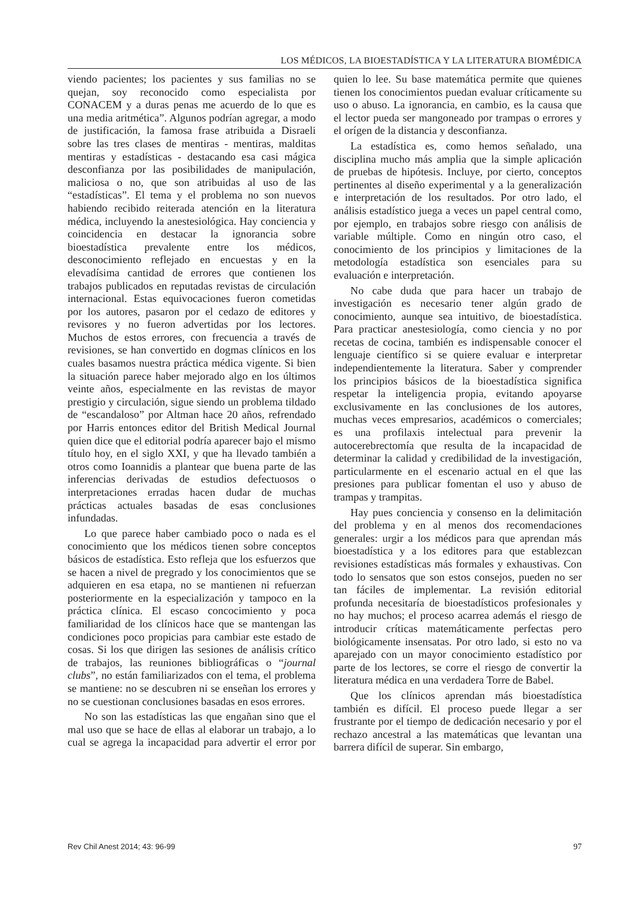LOS MÉDICOS, LA BIOESTADÍSTICA Y LA LITERATURA BIOMÉDICA
viendo pacientes; los pacientes y sus familias no se quejan, soy reconocido como especialista por CONACEM y a duras penas me acuerdo de lo que es una media aritmética”. Algunos podrían agregar, a modo de justificación, la famosa frase atribuida a Disraeli sobre las tres clases de mentiras - mentiras, malditas mentiras y estadísticas - destacando esa casi mágica desconfianza por las posibilidades de manipulación, maliciosa o no, que son atribuidas al uso de las “estadísticas”. El tema y el problema no son nuevos habiendo recibido reiterada atención en la literatura médica, incluyendo la anestesiológica. Hay conciencia y coincidencia en destacar la ignorancia sobre bioestadística prevalente entre los médicos, desconocimiento reflejado en encuestas y en la elevadísima cantidad de errores que contienen los trabajos publicados en reputadas revistas de circulación internacional. Estas equivocaciones fueron cometidas por los autores, pasaron por el cedazo de editores y revisores y no fueron advertidas por los lectores. Muchos de estos errores, con frecuencia a través de revisiones, se han convertido en dogmas clínicos en los cuales basamos nuestra práctica médica vigente. Si bien la situación parece haber mejorado algo en los últimos veinte años, especialmente en las revistas de mayor prestigio y circulación, sigue siendo un problema tildado de “escandaloso” por Altman hace 20 años, refrendado por Harris entonces editor del British Medical Journal quien dice que el editorial podría aparecer bajo el mismo título hoy, en el siglo XXI, y que ha llevado también a otros como Ioannidis a plantear que buena parte de las inferencias derivadas de estudios defectuosos o interpretaciones erradas hacen dudar de muchas prácticas actuales basadas de esas conclusiones infundadas.
Lo que parece haber cambiado poco o nada es el conocimiento que los médicos tienen sobre conceptos básicos de estadística. Esto refleja que los esfuerzos que se hacen a nivel de pregrado y los conocimientos que se adquieren en esa etapa, no se mantienen ni refuerzan posteriormente en la especialización y tampoco en la práctica clínica. El escaso concocimiento y poca familiaridad de los clínicos hace que se mantengan las condiciones poco propicias para cambiar este estado de cosas. Si los que dirigen las sesiones de análisis crítico de trabajos, las reuniones bibliográficas o “journal clubs”, no están familiarizados con el tema, el problema se mantiene: no se descubren ni se enseñan los errores y no se cuestionan conclusiones basadas en esos errores.
No son las estadísticas las que engañan sino que el mal uso que se hace de ellas al elaborar un trabajo, a lo cual se agrega la incapacidad para advertir el error por quien lo lee. Su base matemática permite que quienes tienen los conocimientos puedan evaluar críticamente su uso o abuso. La ignorancia, en cambio, es la causa que el lector pueda ser mangoneado por trampas o errores y el orígen de la distancia y desconfianza.
La estadística es, como hemos señalado, una disciplina mucho más amplia que la simple aplicación de pruebas de hipótesis. Incluye, por cierto, conceptos pertinentes al diseño experimental y a la generalización e interpretación de los resultados. Por otro lado, el análisis estadístico juega a veces un papel central como, por ejemplo, en trabajos sobre riesgo con análisis de variable múltiple. Como en ningún otro caso, el conocimiento de los principios y limitaciones de la metodología estadística son esenciales para su evaluación e interpretación.
No cabe duda que para hacer un trabajo de investigación es necesario tener algún grado de conocimiento, aunque sea intuitivo, de bioestadística. Para practicar anestesiología, como ciencia y no por recetas de cocina, también es indispensable conocer el lenguaje científico si se quiere evaluar e interpretar independientemente la literatura. Saber y comprender los principios básicos de la bioestadística significa respetar la inteligencia propia, evitando apoyarse exclusivamente en las conclusiones de los autores, muchas veces empresarios, académicos o comerciales; es una profilaxis intelectual para prevenir la autocerebrectomía que resulta de la incapacidad de determinar la calidad y credibilidad de la investigación, particularmente en el escenario actual en el que las presiones para publicar fomentan el uso y abuso de trampas y trampitas.
Hay pues conciencia y consenso en la delimitación del problema y en al menos dos recomendaciones generales: urgir a los médicos para que aprendan más bioestadística y a los editores para que establezcan revisiones estadísticas más formales y exhaustivas. Con todo lo sensatos que son estos consejos, pueden no ser tan fáciles de implementar. La revisión editorial profunda necesitaría de bioestadísticos profesionales y no hay muchos; el proceso acarrea además el riesgo de introducir críticas matemáticamente perfectas pero biológicamente insensatas. Por otro lado, si esto no va aparejado con un mayor conocimiento estadístico por parte de los lectores, se corre el riesgo de convertir la literatura médica en una verdadera Torre de Babel.
Que los clínicos aprendan más bioestadística también es difícil. El proceso puede llegar a ser frustrante por el tiempo de dedicación necesario y por el rechazo ancestral a las matemáticas que levantan una barrera difícil de superar. Sin embargo,
Rev Chil Anest 2014; 43: 96-99 97